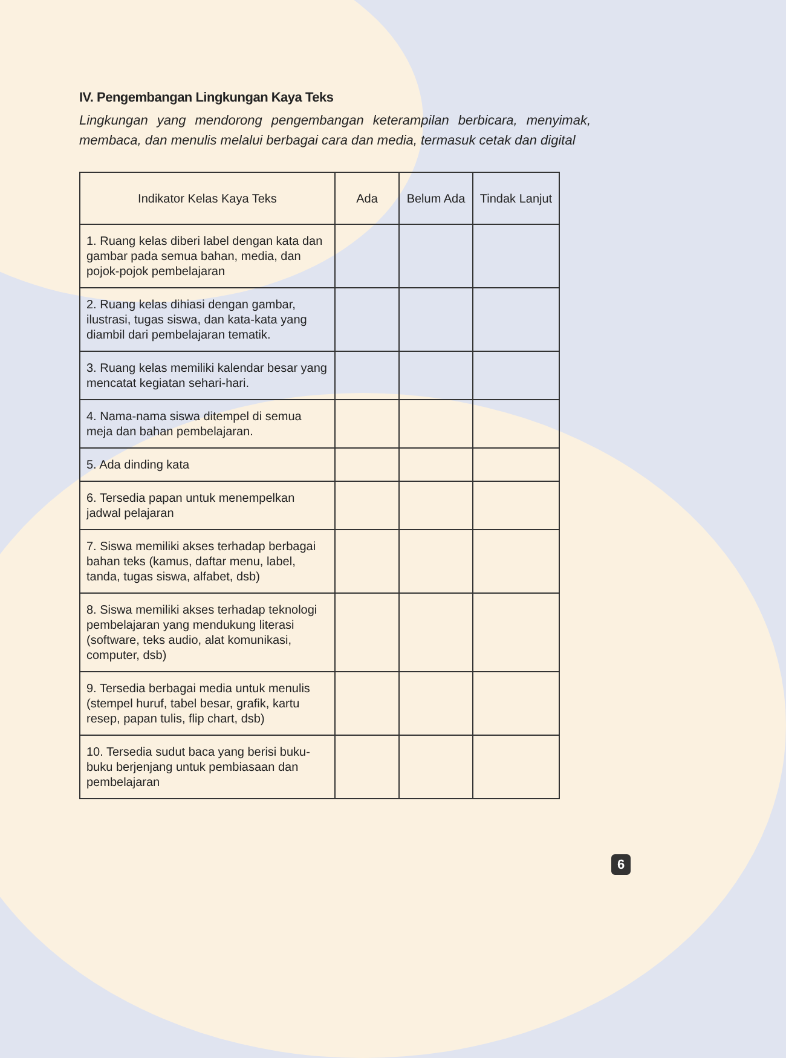IV. Pengembangan Lingkungan Kaya Teks
Lingkungan yang mendorong pengembangan keterampilan berbicara, menyimak, membaca, dan menulis melalui berbagai cara dan media, termasuk cetak dan digital
| Indikator Kelas Kaya Teks | Ada | Belum Ada | Tindak Lanjut |
| --- | --- | --- | --- |
| 1. Ruang kelas diberi label dengan kata dan gambar pada semua bahan, media, dan pojok-pojok pembelajaran | | | |
| 2. Ruang kelas dihiasi dengan gambar, ilustrasi, tugas siswa, dan kata-kata yang diambil dari pembelajaran tematik. | | | |
| 3. Ruang kelas memiliki kalendar besar yang mencatat kegiatan sehari-hari. | | | |
| 4. Nama-nama siswa ditempel di semua meja dan bahan pembelajaran. | | | |
| 5. Ada dinding kata | | | |
| 6. Tersedia papan untuk menempelkan jadwal pelajaran | | | |
| 7. Siswa memiliki akses terhadap berbagai bahan teks (kamus, daftar menu, label, tanda, tugas siswa, alfabet, dsb) | | | |
| 8. Siswa memiliki akses terhadap teknologi pembelajaran yang mendukung literasi (software, teks audio, alat komunikasi, computer, dsb) | | | |
| 9. Tersedia berbagai media untuk menulis (stempel huruf, tabel besar, grafik, kartu resep, papan tulis, flip chart, dsb) | | | |
| 10. Tersedia sudut baca yang berisi buku-buku berjenjang untuk pembiasaan dan pembelajaran | | | |
6